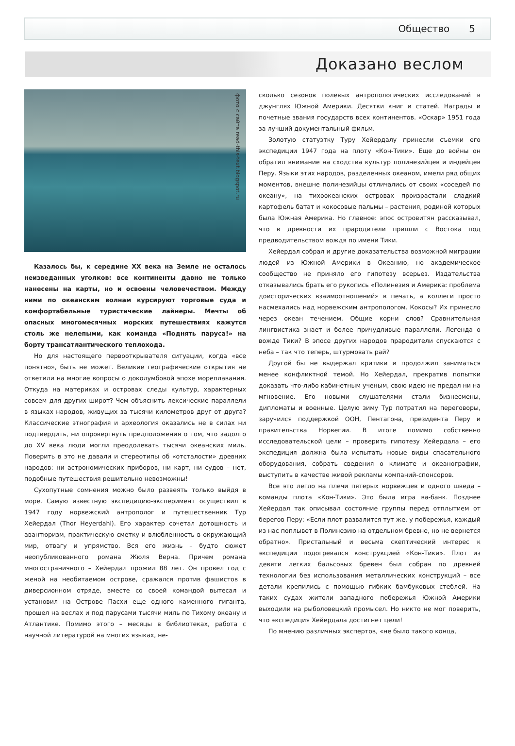Общество 5
Доказано веслом
фото с сайта read-this-text.blogspot.ru
Казалось бы, к середине XX века на Земле не осталось неизведанных уголков: все континенты давно не только нанесены на карты, но и освоены человечеством. Между ними по океанским волнам курсируют торговые суда и комфортабельные туристические лайнеры. Мечты об опасных многомесячных морских путешествиях кажутся столь же нелепыми, как команда «Поднять паруса!» на борту трансатлантического теплохода.
Но для настоящего первооткрывателя ситуации, когда «все понятно», быть не может. Великие географические открытия не ответили на многие вопросы о доколумбовой эпохе мореплавания. Откуда на материках и островах следы культур, характерных совсем для других широт? Чем объяснить лексические параллели в языках народов, живущих за тысячи километров друг от друга? Классические этнография и археология оказались не в силах ни подтвердить, ни опровергнуть предположения о том, что задолго до XV века люди могли преодолевать тысячи океанских миль. Поверить в это не давали и стереотипы об «отсталости» древних народов: ни астрономических приборов, ни карт, ни судов – нет, подобные путешествия решительно невозможны!
Сухопутные сомнения можно было развеять только выйдя в море. Самую известную экспедицию-эксперимент осуществил в 1947 году норвежский антрополог и путешественник Тур Хейердал (Thor Heyerdahl). Его характер сочетал дотошность и авантюризм, практическую сметку и влюбленность в окружающий мир, отвагу и упрямство. Вся его жизнь – будто сюжет неопубликованного романа Жюля Верна. Причем романа многостраничного – Хейердал прожил 88 лет. Он провел год с женой на необитаемом острове, сражался против фашистов в диверсионном отряде, вместе со своей командой вытесал и установил на Острове Пасхи еще одного каменного гиганта, прошел на веслах и под парусами тысячи миль по Тихому океану и Атлантике. Помимо этого – месяцы в библиотеках, работа с научной литературой на многих языках, не-
сколько сезонов полевых антропологических исследований в джунглях Южной Америки. Десятки книг и статей. Награды и почетные звания государств всех континентов. «Оскар» 1951 года за лучший документальный фильм.
Золотую статуэтку Туру Хейердалу принесли съемки его экспедиции 1947 года на плоту «Кон-Тики». Еще до войны он обратил внимание на сходства культур полинезийцев и индейцев Перу. Языки этих народов, разделенных океаном, имели ряд общих моментов, внешне полинезийцы отличались от своих «соседей по океану», на тихоокеанских островах произрастали сладкий картофель батат и кокосовые пальмы – растения, родиной которых была Южная Америка. Но главное: эпос островитян рассказывал, что в древности их прародители пришли с Востока под предводительством вождя по имени Тики.
Хейердал собрал и другие доказательства возможной миграции людей из Южной Америки в Океанию, но академическое сообщество не приняло его гипотезу всерьез. Издательства отказывались брать его рукопись «Полинезия и Америка: проблема доисторических взаимоотношений» в печать, а коллеги просто насмехались над норвежским антропологом. Кокосы? Их принесло через океан течением. Общие корни слов? Сравнительная лингвистика знает и более причудливые параллели. Легенда о вожде Тики? В эпосе других народов прародители спускаются с неба – так что теперь, штурмовать рай?
Другой бы не выдержал критики и продолжил заниматься менее конфликтной темой. Но Хейердал, прекратив попытки доказать что-либо кабинетным ученым, свою идею не предал ни на мгновение. Его новыми слушателями стали бизнесмены, дипломаты и военные. Целую зиму Тур потратил на переговоры, заручился поддержкой ООН, Пентагона, президента Перу и правительства Норвегии. В итоге помимо собственно исследовательской цели – проверить гипотезу Хейердала – его экспедиция должна была испытать новые виды спасательного оборудования, собрать сведения о климате и океанографии, выступить в качестве живой рекламы компаний-спонсоров.
Все это легло на плечи пятерых норвежцев и одного шведа – команды плота «Кон-Тики». Это была игра ва-банк. Позднее Хейердал так описывал состояние группы перед отплытием от берегов Перу: «Если плот развалится тут же, у побережья, каждый из нас поплывет в Полинезию на отдельном бревне, но не вернется обратно». Пристальный и весьма скептический интерес к экспедиции подогревался конструкцией «Кон-Тики». Плот из девяти легких бальсовых бревен был собран по древней технологии без использования металлических конструкций – все детали крепились с помощью гибких бамбуковых стеблей. На таких судах жители западного побережья Южной Америки выходили на рыболовецкий промысел. Но никто не мог поверить, что экспедиция Хейердала достигнет цели!
По мнению различных экспертов, «не было такого конца,